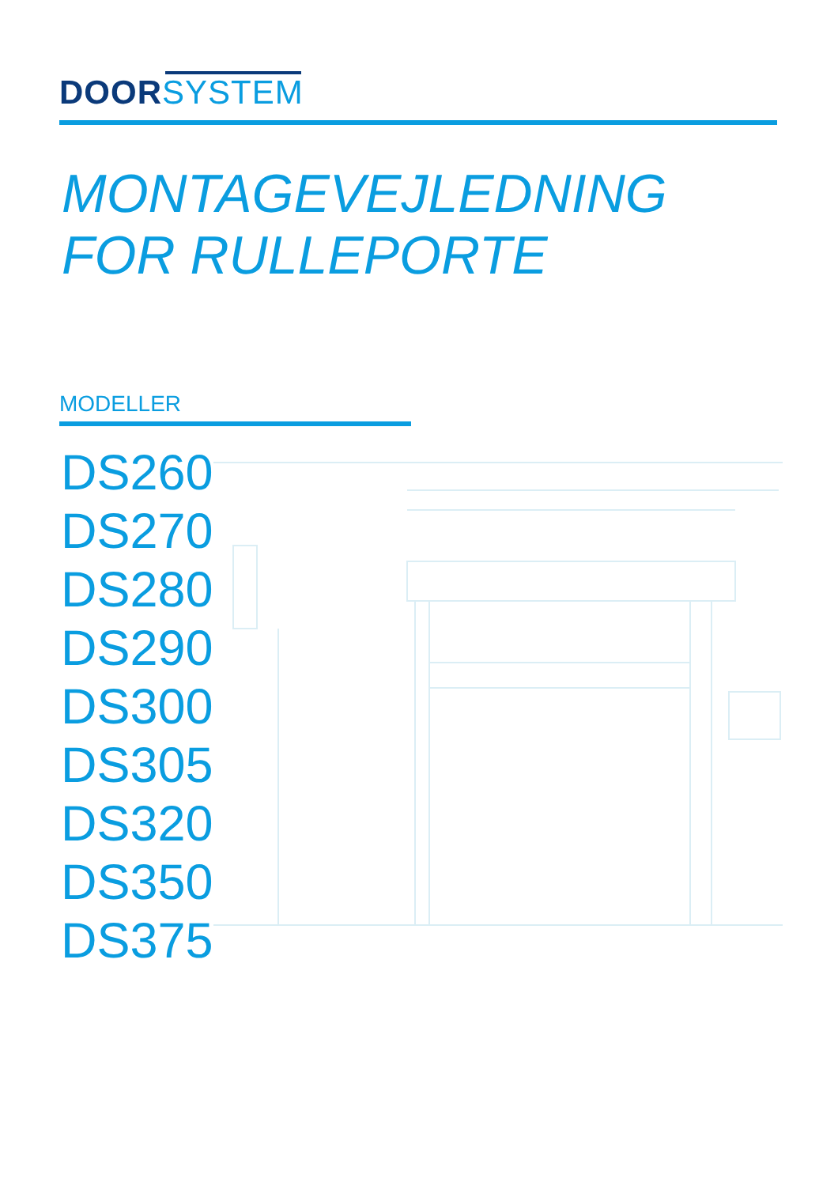DOOR SYSTEM
MONTAGEVEJLEDNING
FOR RULLEPORTE
MODELLER
DS260
DS270
DS280
DS290
DS300
DS305
DS320
DS350
DS375